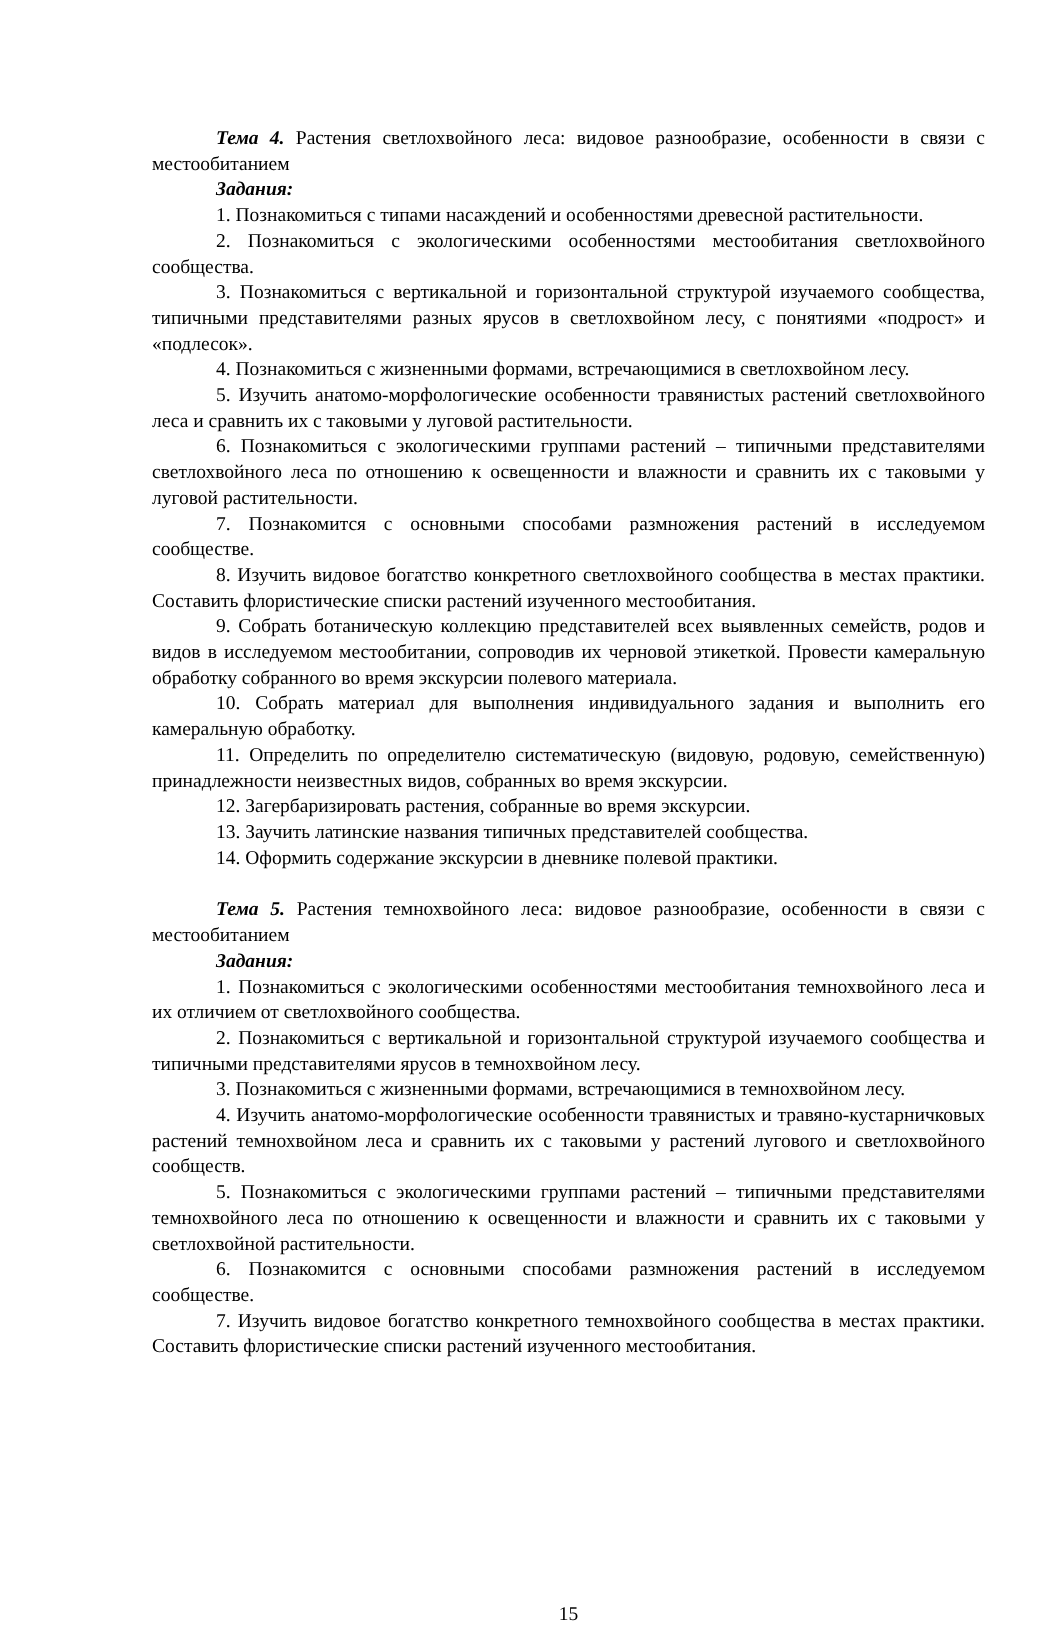Тема 4. Растения светлохвойного леса: видовое разнообразие, особенности в связи с местообитанием
Задания:
1. Познакомиться с типами насаждений и особенностями древесной растительности.
2. Познакомиться с экологическими особенностями местообитания светлохвойного сообщества.
3. Познакомиться с вертикальной и горизонтальной структурой изучаемого сообщества, типичными представителями разных ярусов в светлохвойном лесу, с понятиями «подрост» и «подлесок».
4. Познакомиться с жизненными формами, встречающимися в светлохвойном лесу.
5. Изучить анатомо-морфологические особенности травянистых растений светлохвойного леса и сравнить их с таковыми у луговой растительности.
6. Познакомиться с экологическими группами растений – типичными представителями светлохвойного леса по отношению к освещенности и влажности и сравнить их с таковыми у луговой растительности.
7. Познакомится с основными способами размножения растений в исследуемом сообществе.
8. Изучить видовое богатство конкретного светлохвойного сообщества в местах практики. Составить флористические списки растений изученного местообитания.
9. Собрать ботаническую коллекцию представителей всех выявленных семейств, родов и видов в исследуемом местообитании, сопроводив их черновой этикеткой. Провести камеральную обработку собранного во время экскурсии полевого материала.
10. Собрать материал для выполнения индивидуального задания и выполнить его камеральную обработку.
11. Определить по определителю систематическую (видовую, родовую, семейственную) принадлежности неизвестных видов, собранных во время экскурсии.
12. Загербаризировать растения, собранные во время экскурсии.
13. Заучить латинские названия типичных представителей сообщества.
14. Оформить содержание экскурсии в дневнике полевой практики.
Тема 5. Растения темнохвойного леса: видовое разнообразие, особенности в связи с местообитанием
Задания:
1. Познакомиться с экологическими особенностями местообитания темнохвойного леса и их отличием от светлохвойного сообщества.
2. Познакомиться с вертикальной и горизонтальной структурой изучаемого сообщества и типичными представителями ярусов в темнохвойном лесу.
3. Познакомиться с жизненными формами, встречающимися в темнохвойном лесу.
4. Изучить анатомо-морфологические особенности травянистых и травяно-кустарничковых растений темнохвойном леса и сравнить их с таковыми у растений лугового и светлохвойного сообществ.
5. Познакомиться с экологическими группами растений – типичными представителями темнохвойного леса по отношению к освещенности и влажности и сравнить их с таковыми у светлохвойной растительности.
6. Познакомится с основными способами размножения растений в исследуемом сообществе.
7. Изучить видовое богатство конкретного темнохвойного сообщества в местах практики. Составить флористические списки растений изученного местообитания.
15